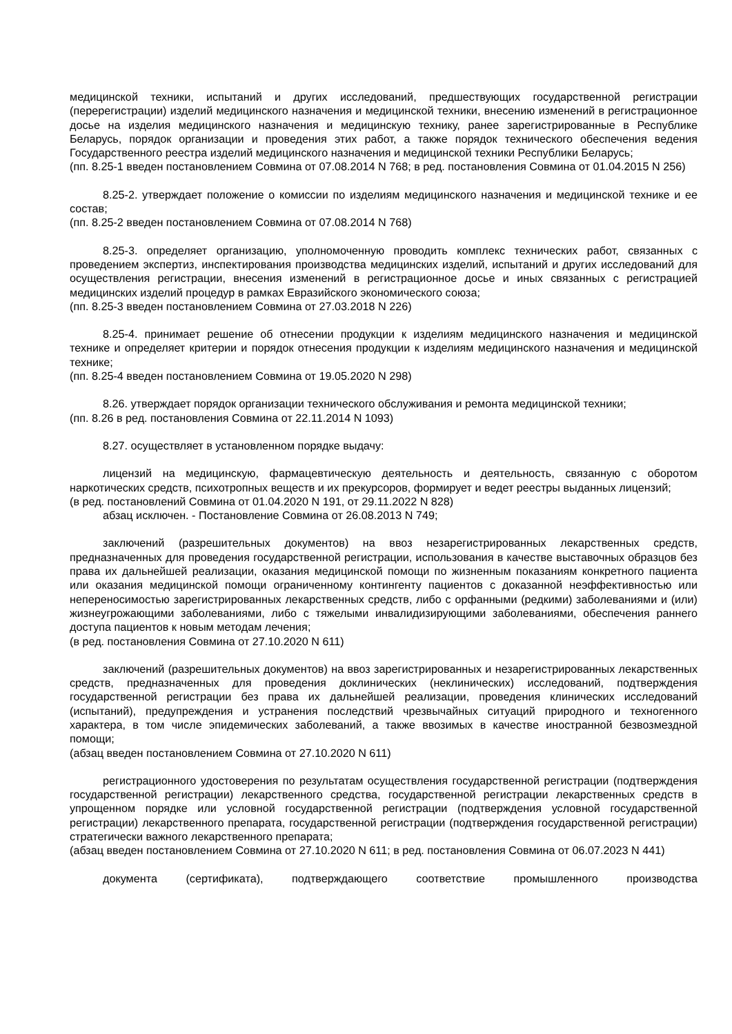медицинской техники, испытаний и других исследований, предшествующих государственной регистрации (перерегистрации) изделий медицинского назначения и медицинской техники, внесению изменений в регистрационное досье на изделия медицинского назначения и медицинскую технику, ранее зарегистрированные в Республике Беларусь, порядок организации и проведения этих работ, а также порядок технического обеспечения ведения Государственного реестра изделий медицинского назначения и медицинской техники Республики Беларусь;
(пп. 8.25-1 введен постановлением Совмина от 07.08.2014 N 768; в ред. постановления Совмина от 01.04.2015 N 256)
8.25-2. утверждает положение о комиссии по изделиям медицинского назначения и медицинской технике и ее состав;
(пп. 8.25-2 введен постановлением Совмина от 07.08.2014 N 768)
8.25-3. определяет организацию, уполномоченную проводить комплекс технических работ, связанных с проведением экспертиз, инспектирования производства медицинских изделий, испытаний и других исследований для осуществления регистрации, внесения изменений в регистрационное досье и иных связанных с регистрацией медицинских изделий процедур в рамках Евразийского экономического союза;
(пп. 8.25-3 введен постановлением Совмина от 27.03.2018 N 226)
8.25-4. принимает решение об отнесении продукции к изделиям медицинского назначения и медицинской технике и определяет критерии и порядок отнесения продукции к изделиям медицинского назначения и медицинской технике;
(пп. 8.25-4 введен постановлением Совмина от 19.05.2020 N 298)
8.26. утверждает порядок организации технического обслуживания и ремонта медицинской техники;
(пп. 8.26 в ред. постановления Совмина от 22.11.2014 N 1093)
8.27. осуществляет в установленном порядке выдачу:
лицензий на медицинскую, фармацевтическую деятельность и деятельность, связанную с оборотом наркотических средств, психотропных веществ и их прекурсоров, формирует и ведет реестры выданных лицензий;
(в ред. постановлений Совмина от 01.04.2020 N 191, от 29.11.2022 N 828)
абзац исключен. - Постановление Совмина от 26.08.2013 N 749;
заключений (разрешительных документов) на ввоз незарегистрированных лекарственных средств, предназначенных для проведения государственной регистрации, использования в качестве выставочных образцов без права их дальнейшей реализации, оказания медицинской помощи по жизненным показаниям конкретного пациента или оказания медицинской помощи ограниченному контингенту пациентов с доказанной неэффективностью или непереносимостью зарегистрированных лекарственных средств, либо с орфанными (редкими) заболеваниями и (или) жизнеугрожающими заболеваниями, либо с тяжелыми инвалидизирующими заболеваниями, обеспечения раннего доступа пациентов к новым методам лечения;
(в ред. постановления Совмина от 27.10.2020 N 611)
заключений (разрешительных документов) на ввоз зарегистрированных и незарегистрированных лекарственных средств, предназначенных для проведения доклинических (неклинических) исследований, подтверждения государственной регистрации без права их дальнейшей реализации, проведения клинических исследований (испытаний), предупреждения и устранения последствий чрезвычайных ситуаций природного и техногенного характера, в том числе эпидемических заболеваний, а также ввозимых в качестве иностранной безвозмездной помощи;
(абзац введен постановлением Совмина от 27.10.2020 N 611)
регистрационного удостоверения по результатам осуществления государственной регистрации (подтверждения государственной регистрации) лекарственного средства, государственной регистрации лекарственных средств в упрощенном порядке или условной государственной регистрации (подтверждения условной государственной регистрации) лекарственного препарата, государственной регистрации (подтверждения государственной регистрации) стратегически важного лекарственного препарата;
(абзац введен постановлением Совмина от 27.10.2020 N 611; в ред. постановления Совмина от 06.07.2023 N 441)
документа (сертификата), подтверждающего соответствие промышленного производства